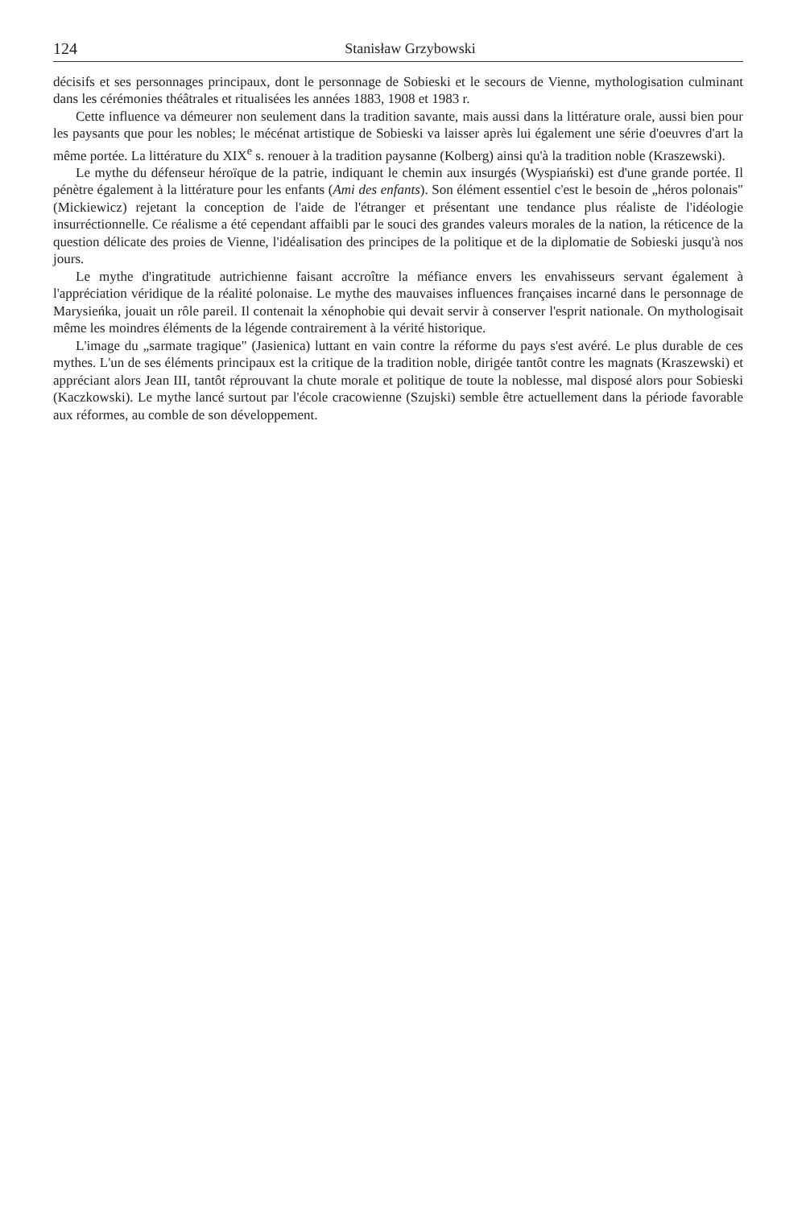124 Stanisław Grzybowski
décisifs et ses personnages principaux, dont le personnage de Sobieski et le secours de Vienne, mythologisation culminant dans les cérémonies théâtrales et ritualisées les années 1883, 1908 et 1983 r.
Cette influence va démeurer non seulement dans la tradition savante, mais aussi dans la littérature orale, aussi bien pour les paysants que pour les nobles; le mécénat artistique de Sobieski va laisser après lui également une série d'oeuvres d'art la même portée. La littérature du XIX<sup>e</sup> s. renouer à la tradition paysanne (Kolberg) ainsi qu'à la tradition noble (Kraszewski).
Le mythe du défenseur héroïque de la patrie, indiquant le chemin aux insurgés (Wyspiański) est d'une grande portée. Il pénètre également à la littérature pour les enfants (Ami des enfants). Son élément essentiel c'est le besoin de „héros polonais" (Mickiewicz) rejetant la conception de l'aide de l'étranger et présentant une tendance plus réaliste de l'idéologie insurréctionnelle. Ce réalisme a été cependant affaibli par le souci des grandes valeurs morales de la nation, la réticence de la question délicate des proies de Vienne, l'idéalisation des principes de la politique et de la diplomatie de Sobieski jusqu'à nos jours.
Le mythe d'ingratitude autrichienne faisant accroître la méfiance envers les envahisseurs servant également à l'appréciation véridique de la réalité polonaise. Le mythe des mauvaises influences françaises incarné dans le personnage de Marysieńka, jouait un rôle pareil. Il contenait la xénophobie qui devait servir à conserver l'esprit nationale. On mythologisait même les moindres éléments de la légende contrairement à la vérité historique.
L'image du „sarmate tragique" (Jasienica) luttant en vain contre la réforme du pays s'est avéré. Le plus durable de ces mythes. L'un de ses éléments principaux est la critique de la tradition noble, dirigée tantôt contre les magnats (Kraszewski) et appréciant alors Jean III, tantôt réprouvant la chute morale et politique de toute la noblesse, mal disposé alors pour Sobieski (Kaczkowski). Le mythe lancé surtout par l'école cracowienne (Szujski) semble être actuellement dans la période favorable aux réformes, au comble de son développement.